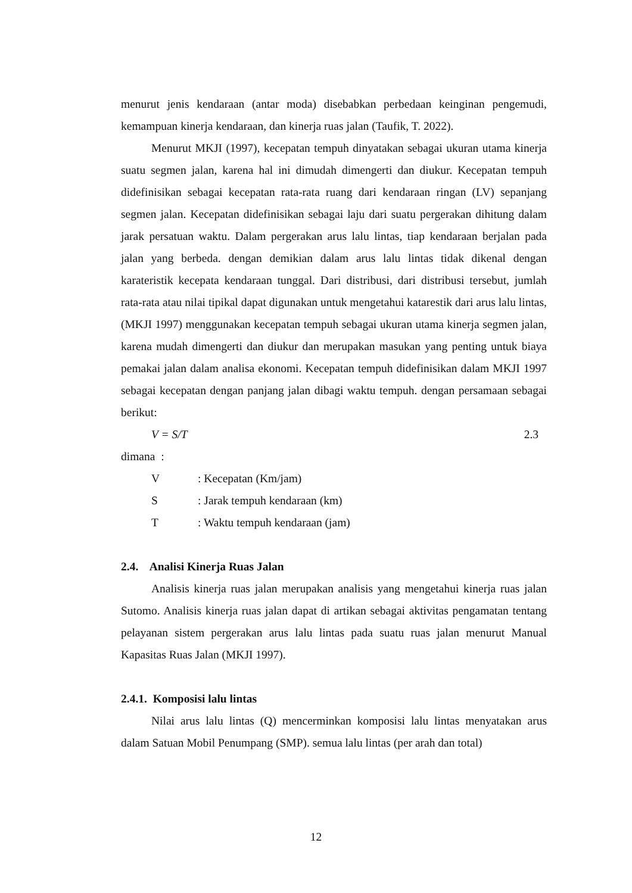menurut jenis kendaraan (antar moda) disebabkan perbedaan keinginan pengemudi, kemampuan kinerja kendaraan, dan kinerja ruas jalan (Taufik, T. 2022).
Menurut MKJI (1997), kecepatan tempuh dinyatakan sebagai ukuran utama kinerja suatu segmen jalan, karena hal ini dimudah dimengerti dan diukur. Kecepatan tempuh didefinisikan sebagai kecepatan rata-rata ruang dari kendaraan ringan (LV) sepanjang segmen jalan. Kecepatan didefinisikan sebagai laju dari suatu pergerakan dihitung dalam jarak persatuan waktu. Dalam pergerakan arus lalu lintas, tiap kendaraan berjalan pada jalan yang berbeda. dengan demikian dalam arus lalu lintas tidak dikenal dengan karateristik kecepata kendaraan tunggal. Dari distribusi, dari distribusi tersebut, jumlah rata-rata atau nilai tipikal dapat digunakan untuk mengetahui katarestik dari arus lalu lintas, (MKJI 1997) menggunakan kecepatan tempuh sebagai ukuran utama kinerja segmen jalan, karena mudah dimengerti dan diukur dan merupakan masukan yang penting untuk biaya pemakai jalan dalam analisa ekonomi. Kecepatan tempuh didefinisikan dalam MKJI 1997 sebagai kecepatan dengan panjang jalan dibagi waktu tempuh. dengan persamaan sebagai berikut:
V = S/T 2.3
dimana :
V: Kecepatan (Km/jam)
S: Jarak tempuh kendaraan (km)
T: Waktu tempuh kendaraan (jam)
2.4. Analisi Kinerja Ruas Jalan
Analisis kinerja ruas jalan merupakan analisis yang mengetahui kinerja ruas jalan Sutomo. Analisis kinerja ruas jalan dapat di artikan sebagai aktivitas pengamatan tentang pelayanan sistem pergerakan arus lalu lintas pada suatu ruas jalan menurut Manual Kapasitas Ruas Jalan (MKJI 1997).
2.4.1. Komposisi lalu lintas
Nilai arus lalu lintas (Q) mencerminkan komposisi lalu lintas menyatakan arus dalam Satuan Mobil Penumpang (SMP). semua lalu lintas (per arah dan total)
12